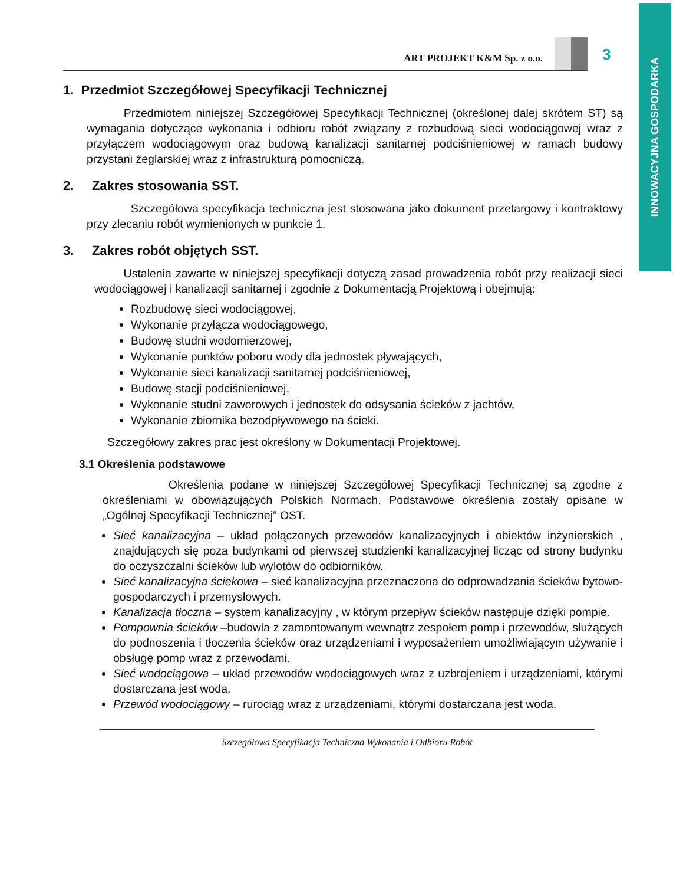INNOWACYJNA GOSPODARKA
ART PROJEKT K&M Sp. z o.o.
3
1. Przedmiot Szczegółowej Specyfikacji Technicznej
Przedmiotem niniejszej Szczegółowej Specyfikacji Technicznej (określonej dalej skrótem ST) są wymagania dotyczące wykonania i odbioru robót związany z rozbudową sieci wodociągowej wraz z przyłączem wodociągowym oraz budową kanalizacji sanitarnej podciśnieniowej w ramach budowy przystani żeglarskiej wraz z infrastrukturą pomocniczą.
2. Zakres stosowania SST.
Szczegółowa specyfikacja techniczna jest stosowana jako dokument przetargowy i kontraktowy przy zlecaniu robót wymienionych w punkcie 1.
3. Zakres robót objętych SST.
Ustalenia zawarte w niniejszej specyfikacji dotyczą zasad prowadzenia robót przy realizacji sieci wodociągowej i kanalizacji sanitarnej i zgodnie z Dokumentacją Projektową i obejmują:
Rozbudowę sieci wodociągowej,
Wykonanie przyłącza wodociągowego,
Budowę studni wodomierzowej,
Wykonanie punktów poboru wody dla jednostek pływających,
Wykonanie sieci kanalizacji sanitarnej podciśnieniowej,
Budowę stacji podciśnieniowej,
Wykonanie studni zaworowych i jednostek do odsysania ścieków z jachtów,
Wykonanie zbiornika bezodpływowego na ścieki.
Szczegółowy zakres prac jest określony w Dokumentacji Projektowej.
3.1 Określenia podstawowe
Określenia podane w niniejszej Szczegółowej Specyfikacji Technicznej są zgodne z określeniami w obowiązujących Polskich Normach. Podstawowe określenia zostały opisane w „Ogólnej Specyfikacji Technicznej” OST.
Sieć kanalizacyjna – układ połączonych przewodów kanalizacyjnych i obiektów inżynierskich , znajdujących się poza budynkami od pierwszej studzienki kanalizacyjnej licząc od strony budynku do oczyszczalni ścieków lub wylotów do odbiorników.
Sieć kanalizacyjna ściekowa – sieć kanalizacyjna przeznaczona do odprowadzania ścieków bytowo-gospodarczych i przemysłowych.
Kanalizacja tłoczna – system kanalizacyjny , w którym przepływ ścieków następuje dzięki pompie.
Pompownia ścieków –budowla z zamontowanym wewnątrz zespołem pomp i przewodów, służących do podnoszenia i tłoczenia ścieków oraz urządzeniami i wyposażeniem umożliwiającym używanie i obsługę pomp wraz z przewodami.
Sieć wodociągowa – układ przewodów wodociągowych wraz z uzbrojeniem i urządzeniami, którymi dostarczana jest woda.
Przewód wodociągowy – rurociąg wraz z urządzeniami, którymi dostarczana jest woda.
Szczegółowa Specyfikacja Techniczna Wykonania i Odbioru Robót